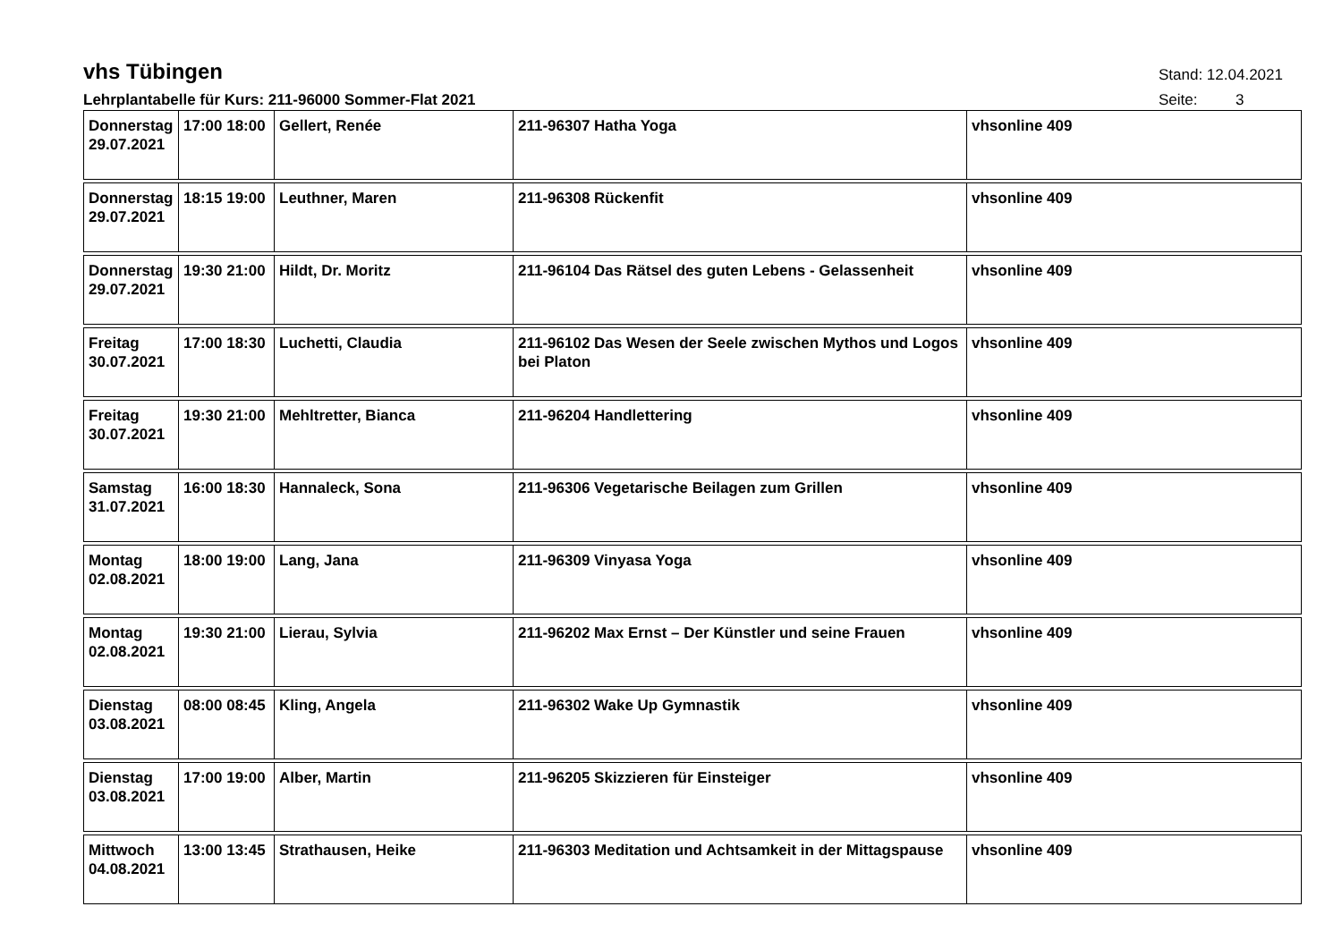vhs Tübingen
Stand: 12.04.2021
Lehrplantabelle für Kurs: 211-96000 Sommer-Flat 2021 Seite: 3
| Donnerstag 29.07.2021 | 17:00 18:00 | Gellert, Renée | 211-96307 Hatha Yoga | vhsonline 409 |
| Donnerstag 29.07.2021 | 18:15 19:00 | Leuthner, Maren | 211-96308 Rückenfit | vhsonline 409 |
| Donnerstag 29.07.2021 | 19:30 21:00 | Hildt, Dr. Moritz | 211-96104 Das Rätsel des guten Lebens - Gelassenheit | vhsonline 409 |
| Freitag 30.07.2021 | 17:00 18:30 | Luchetti, Claudia | 211-96102 Das Wesen der Seele zwischen Mythos und Logos bei Platon | vhsonline 409 |
| Freitag 30.07.2021 | 19:30 21:00 | Mehltretter, Bianca | 211-96204 Handlettering | vhsonline 409 |
| Samstag 31.07.2021 | 16:00 18:30 | Hannaleck, Sona | 211-96306 Vegetarische Beilagen zum Grillen | vhsonline 409 |
| Montag 02.08.2021 | 18:00 19:00 | Lang, Jana | 211-96309 Vinyasa Yoga | vhsonline 409 |
| Montag 02.08.2021 | 19:30 21:00 | Lierau, Sylvia | 211-96202 Max Ernst – Der Künstler und seine Frauen | vhsonline 409 |
| Dienstag 03.08.2021 | 08:00 08:45 | Kling, Angela | 211-96302 Wake Up Gymnastik | vhsonline 409 |
| Dienstag 03.08.2021 | 17:00 19:00 | Alber, Martin | 211-96205 Skizzieren für Einsteiger | vhsonline 409 |
| Mittwoch 04.08.2021 | 13:00 13:45 | Strathausen, Heike | 211-96303 Meditation und Achtsamkeit in der Mittagspause | vhsonline 409 |